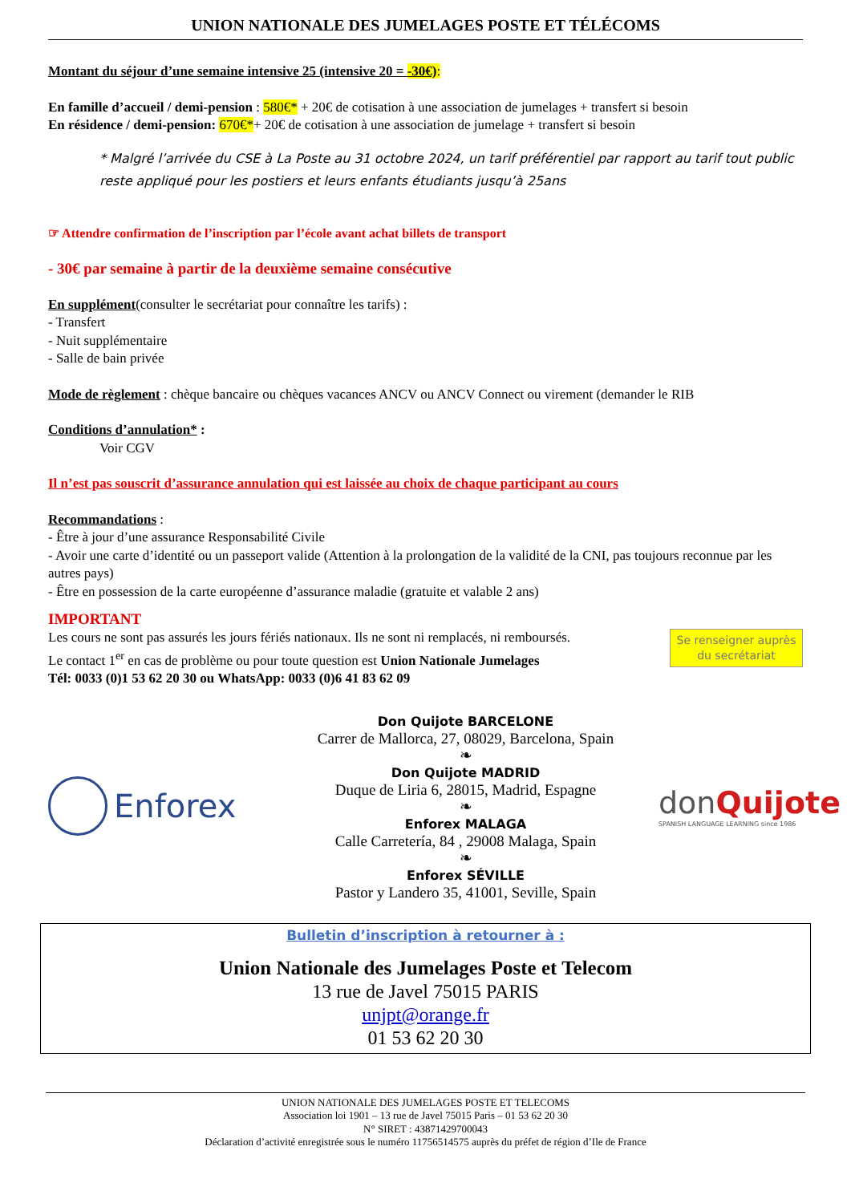UNION NATIONALE DES JUMELAGES POSTE ET TÉLÉCOMS
Montant du séjour d’une semaine intensive 25 (intensive 20 = -30€):
En famille d’accueil / demi-pension : 580€* + 20€ de cotisation à une association de jumelages + transfert si besoin
En résidence / demi-pension: 670€*+ 20€ de cotisation à une association de jumelage + transfert si besoin
* Malgré l’arrivée du CSE à La Poste au 31 octobre 2024, un tarif préférentiel par rapport au tarif tout public reste appliqué pour les postiers et leurs enfants étudiants jusqu’à 25ans
☞ Attendre confirmation de l’inscription par l’école avant achat billets de transport
- 30€ par semaine à partir de la deuxième semaine consécutive
En supplément(consulter le secrétariat pour connaître les tarifs) :
- Transfert
- Nuit supplémentaire
- Salle de bain privée
Mode de règlement : chèque bancaire ou chèques vacances ANCV ou ANCV Connect ou virement (demander le RIB
Conditions d’annulation* :
Voir CGV
Il n’est pas souscrit d’assurance annulation qui est laissée au choix de chaque participant au cours
Recommandations :
- Être à jour d’une assurance Responsabilité Civile
- Avoir une carte d’identité ou un passeport valide (Attention à la prolongation de la validité de la CNI, pas toujours reconnue par les autres pays)
- Être en possession de la carte européenne d’assurance maladie (gratuite et valable 2 ans)
IMPORTANT
Les cours ne sont pas assurés les jours fériés nationaux. Ils ne sont ni remplacés, ni remboursés.
Le contact 1<sup>er</sup> en cas de problème ou pour toute question est Union Nationale Jumelages
Tél: 0033 (0)1 53 62 20 30 ou WhatsApp: 0033 (0)6 41 83 62 09
Se renseigner auprès du secrétariat
Enforex
Don Quijote BARCELONE
Carrer de Mallorca, 27, 08029, Barcelona, Spain
❧
Don Quijote MADRID
Duque de Liria 6, 28015, Madrid, Espagne
❧
Enforex MALAGA
Calle Carretería, 84 , 29008 Malaga, Spain
❧
Enforex SÉVILLE
Pastor y Landero 35, 41001, Seville, Spain
don Quijote
SPANISH LANGUAGE LEARNING since 1986
Bulletin d’inscription à retourner à :
Union Nationale des Jumelages Poste et Telecom
13 rue de Javel 75015 PARIS
unjpt@orange.fr
01 53 62 20 30
UNION NATIONALE DES JUMELAGES POSTE ET TELECOMS
Association loi 1901 – 13 rue de Javel 75015 Paris – 01 53 62 20 30
N° SIRET : 43871429700043
Déclaration d’activité enregistrée sous le numéro 11756514575 auprès du préfet de région d’Ile de France